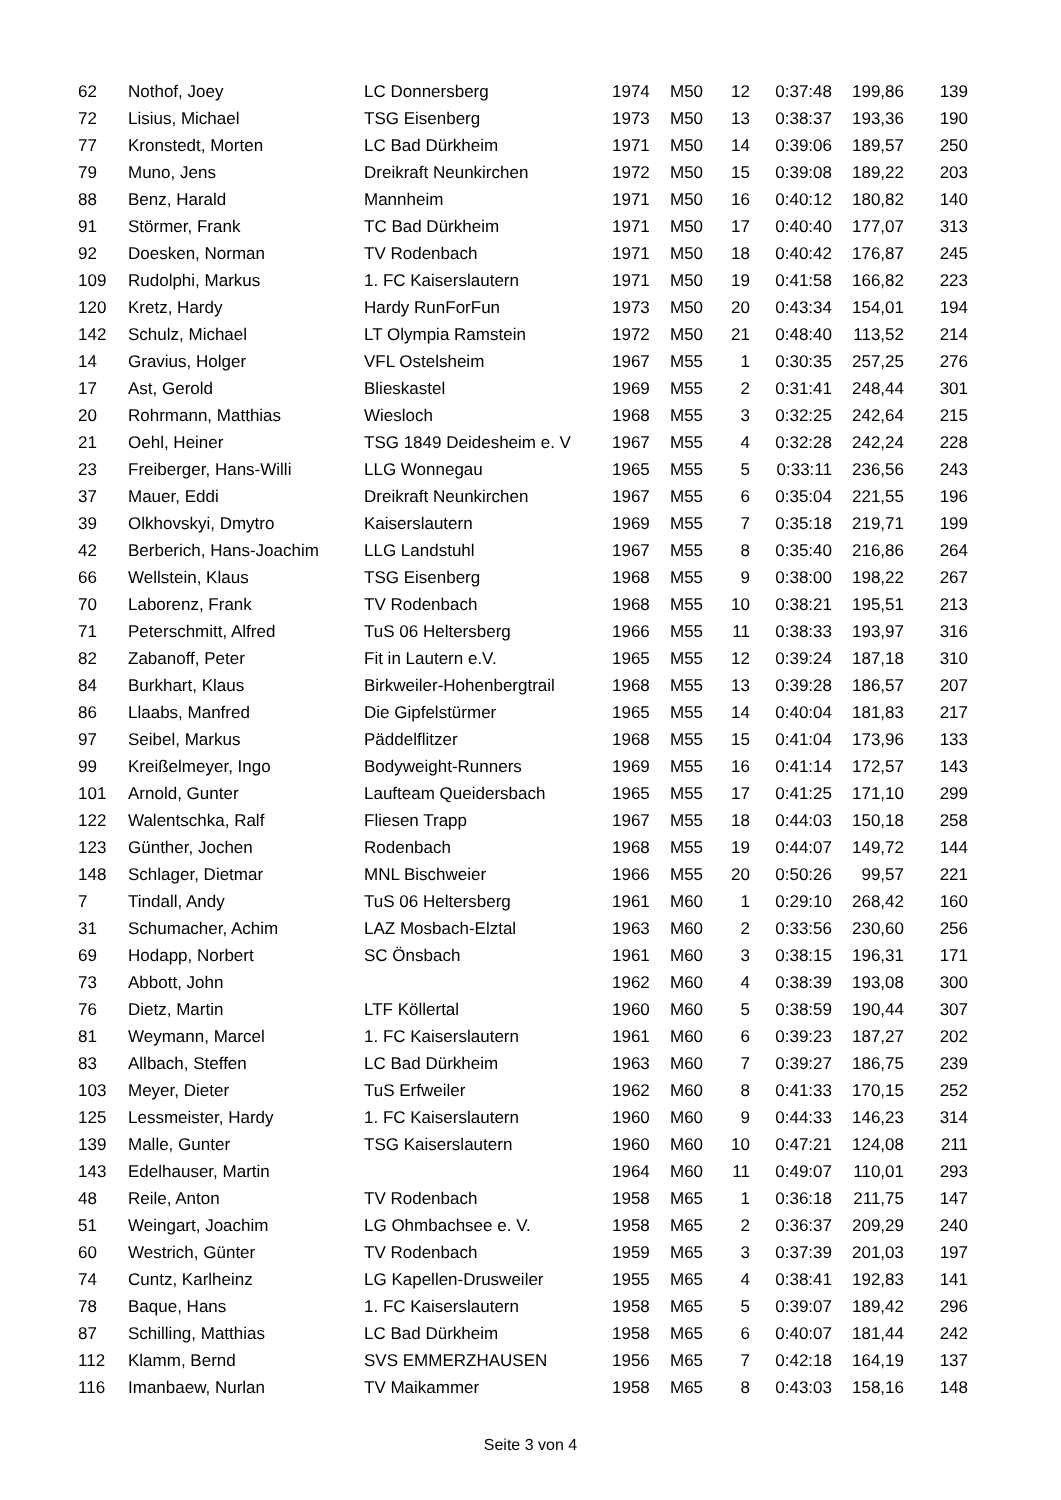| 62 | Nothof, Joey | LC Donnersberg | 1974 | M50 | 12 | 0:37:48 | 199,86 | 139 |
| 72 | Lisius, Michael | TSG Eisenberg | 1973 | M50 | 13 | 0:38:37 | 193,36 | 190 |
| 77 | Kronstedt, Morten | LC Bad Dürkheim | 1971 | M50 | 14 | 0:39:06 | 189,57 | 250 |
| 79 | Muno, Jens | Dreikraft Neunkirchen | 1972 | M50 | 15 | 0:39:08 | 189,22 | 203 |
| 88 | Benz, Harald | Mannheim | 1971 | M50 | 16 | 0:40:12 | 180,82 | 140 |
| 91 | Störmer, Frank | TC Bad Dürkheim | 1971 | M50 | 17 | 0:40:40 | 177,07 | 313 |
| 92 | Doesken, Norman | TV Rodenbach | 1971 | M50 | 18 | 0:40:42 | 176,87 | 245 |
| 109 | Rudolphi, Markus | 1. FC Kaiserslautern | 1971 | M50 | 19 | 0:41:58 | 166,82 | 223 |
| 120 | Kretz, Hardy | Hardy RunForFun | 1973 | M50 | 20 | 0:43:34 | 154,01 | 194 |
| 142 | Schulz, Michael | LT Olympia Ramstein | 1972 | M50 | 21 | 0:48:40 | 113,52 | 214 |
| 14 | Gravius, Holger | VFL Ostelsheim | 1967 | M55 | 1 | 0:30:35 | 257,25 | 276 |
| 17 | Ast, Gerold | Blieskastel | 1969 | M55 | 2 | 0:31:41 | 248,44 | 301 |
| 20 | Rohrmann, Matthias | Wiesloch | 1968 | M55 | 3 | 0:32:25 | 242,64 | 215 |
| 21 | Oehl, Heiner | TSG 1849 Deidesheim e. V | 1967 | M55 | 4 | 0:32:28 | 242,24 | 228 |
| 23 | Freiberger, Hans-Willi | LLG Wonnegau | 1965 | M55 | 5 | 0:33:11 | 236,56 | 243 |
| 37 | Mauer, Eddi | Dreikraft Neunkirchen | 1967 | M55 | 6 | 0:35:04 | 221,55 | 196 |
| 39 | Olkhovskyi, Dmytro | Kaiserslautern | 1969 | M55 | 7 | 0:35:18 | 219,71 | 199 |
| 42 | Berberich, Hans-Joachim | LLG Landstuhl | 1967 | M55 | 8 | 0:35:40 | 216,86 | 264 |
| 66 | Wellstein, Klaus | TSG Eisenberg | 1968 | M55 | 9 | 0:38:00 | 198,22 | 267 |
| 70 | Laborenz, Frank | TV Rodenbach | 1968 | M55 | 10 | 0:38:21 | 195,51 | 213 |
| 71 | Peterschmitt, Alfred | TuS 06 Heltersberg | 1966 | M55 | 11 | 0:38:33 | 193,97 | 316 |
| 82 | Zabanoff, Peter | Fit in Lautern e.V. | 1965 | M55 | 12 | 0:39:24 | 187,18 | 310 |
| 84 | Burkhart, Klaus | Birkweiler-Hohenbergtrail | 1968 | M55 | 13 | 0:39:28 | 186,57 | 207 |
| 86 | Llaabs, Manfred | Die Gipfelstürmer | 1965 | M55 | 14 | 0:40:04 | 181,83 | 217 |
| 97 | Seibel, Markus | Päddelflitzer | 1968 | M55 | 15 | 0:41:04 | 173,96 | 133 |
| 99 | Kreißelmeyer, Ingo | Bodyweight-Runners | 1969 | M55 | 16 | 0:41:14 | 172,57 | 143 |
| 101 | Arnold, Gunter | Laufteam Queidersbach | 1965 | M55 | 17 | 0:41:25 | 171,10 | 299 |
| 122 | Walentschka, Ralf | Fliesen Trapp | 1967 | M55 | 18 | 0:44:03 | 150,18 | 258 |
| 123 | Günther, Jochen | Rodenbach | 1968 | M55 | 19 | 0:44:07 | 149,72 | 144 |
| 148 | Schlager, Dietmar | MNL Bischweier | 1966 | M55 | 20 | 0:50:26 | 99,57 | 221 |
| 7 | Tindall, Andy | TuS 06 Heltersberg | 1961 | M60 | 1 | 0:29:10 | 268,42 | 160 |
| 31 | Schumacher, Achim | LAZ Mosbach-Elztal | 1963 | M60 | 2 | 0:33:56 | 230,60 | 256 |
| 69 | Hodapp, Norbert | SC Önsbach | 1961 | M60 | 3 | 0:38:15 | 196,31 | 171 |
| 73 | Abbott, John | | 1962 | M60 | 4 | 0:38:39 | 193,08 | 300 |
| 76 | Dietz, Martin | LTF Köllertal | 1960 | M60 | 5 | 0:38:59 | 190,44 | 307 |
| 81 | Weymann, Marcel | 1. FC Kaiserslautern | 1961 | M60 | 6 | 0:39:23 | 187,27 | 202 |
| 83 | Allbach, Steffen | LC Bad Dürkheim | 1963 | M60 | 7 | 0:39:27 | 186,75 | 239 |
| 103 | Meyer, Dieter | TuS Erfweiler | 1962 | M60 | 8 | 0:41:33 | 170,15 | 252 |
| 125 | Lessmeister, Hardy | 1. FC Kaiserslautern | 1960 | M60 | 9 | 0:44:33 | 146,23 | 314 |
| 139 | Malle, Gunter | TSG Kaiserslautern | 1960 | M60 | 10 | 0:47:21 | 124,08 | 211 |
| 143 | Edelhauser, Martin | | 1964 | M60 | 11 | 0:49:07 | 110,01 | 293 |
| 48 | Reile, Anton | TV Rodenbach | 1958 | M65 | 1 | 0:36:18 | 211,75 | 147 |
| 51 | Weingart, Joachim | LG Ohmbachsee e. V. | 1958 | M65 | 2 | 0:36:37 | 209,29 | 240 |
| 60 | Westrich, Günter | TV Rodenbach | 1959 | M65 | 3 | 0:37:39 | 201,03 | 197 |
| 74 | Cuntz, Karlheinz | LG Kapellen-Drusweiler | 1955 | M65 | 4 | 0:38:41 | 192,83 | 141 |
| 78 | Baque, Hans | 1. FC Kaiserslautern | 1958 | M65 | 5 | 0:39:07 | 189,42 | 296 |
| 87 | Schilling, Matthias | LC Bad Dürkheim | 1958 | M65 | 6 | 0:40:07 | 181,44 | 242 |
| 112 | Klamm, Bernd | SVS EMMERZHAUSEN | 1956 | M65 | 7 | 0:42:18 | 164,19 | 137 |
| 116 | Imanbaew, Nurlan | TV Maikammer | 1958 | M65 | 8 | 0:43:03 | 158,16 | 148 |
Seite 3 von 4